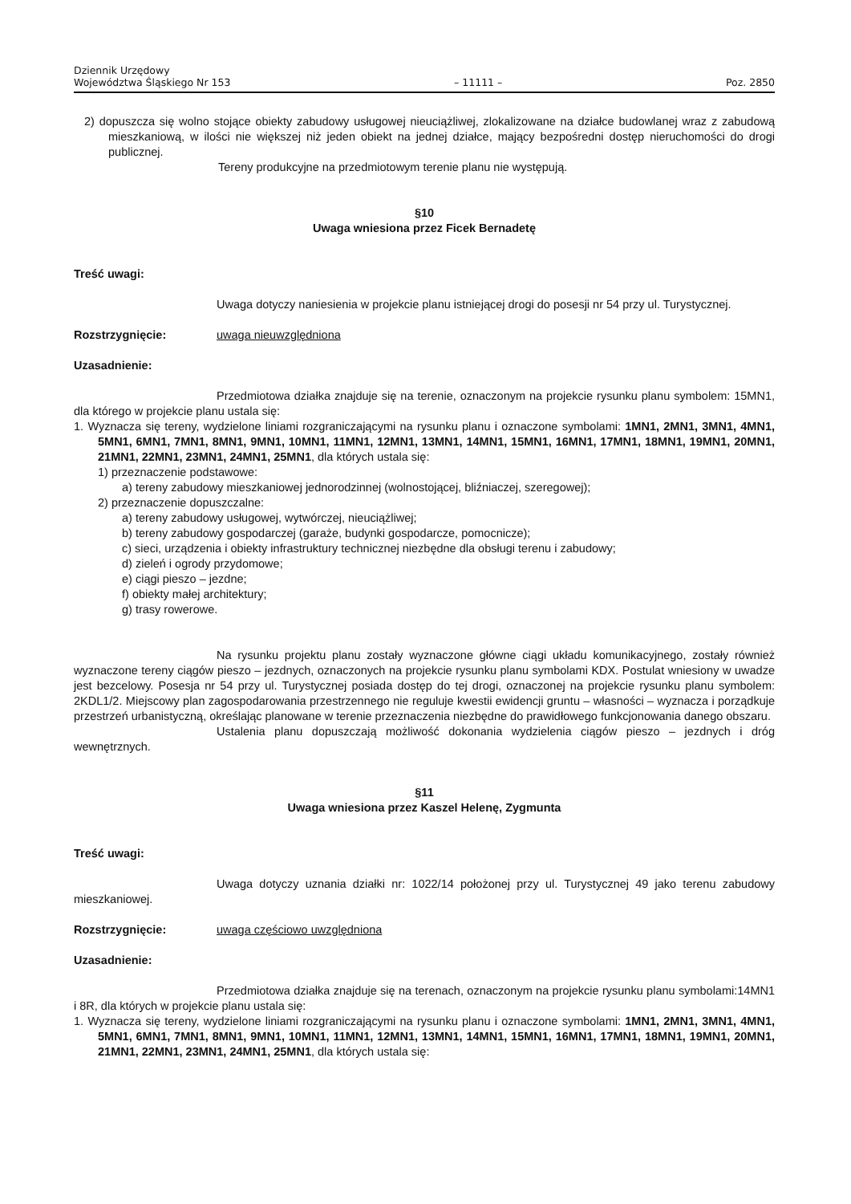Dziennik Urzędowy
Województwa Śląskiego Nr 153
– 11111 –
Poz. 2850
2) dopuszcza się wolno stojące obiekty zabudowy usługowej nieuciążliwej, zlokalizowane na działce budowlanej wraz z zabudową mieszkaniową, w ilości nie większej niż jeden obiekt na jednej działce, mający bezpośredni dostęp nieruchomości do drogi publicznej.
Tereny produkcyjne na przedmiotowym terenie planu nie występują.
§10
Uwaga wniesiona przez Ficek Bernadetę
Treść uwagi:
Uwaga dotyczy naniesienia w projekcie planu istniejącej drogi do posesji nr 54 przy ul. Turystycznej.
Rozstrzygnięcie: uwaga nieuwzględniona
Uzasadnienie:
Przedmiotowa działka znajduje się na terenie, oznaczonym na projekcie rysunku planu symbolem: 15MN1, dla którego w projekcie planu ustala się:
1. Wyznacza się tereny, wydzielone liniami rozgraniczającymi na rysunku planu i oznaczone symbolami: 1MN1, 2MN1, 3MN1, 4MN1, 5MN1, 6MN1, 7MN1, 8MN1, 9MN1, 10MN1, 11MN1, 12MN1, 13MN1, 14MN1, 15MN1, 16MN1, 17MN1, 18MN1, 19MN1, 20MN1, 21MN1, 22MN1, 23MN1, 24MN1, 25MN1, dla których ustala się:
1) przeznaczenie podstawowe:
a) tereny zabudowy mieszkaniowej jednorodzinnej (wolnostojącej, bliźniaczej, szeregowej);
2) przeznaczenie dopuszczalne:
a) tereny zabudowy usługowej, wytwórczej, nieuciążliwej;
b) tereny zabudowy gospodarczej (garaże, budynki gospodarcze, pomocnicze);
c) sieci, urządzenia i obiekty infrastruktury technicznej niezbędne dla obsługi terenu i zabudowy;
d) zieleń i ogrody przydomowe;
e) ciągi pieszo – jezdne;
f) obiekty małej architektury;
g) trasy rowerowe.
Na rysunku projektu planu zostały wyznaczone główne ciągi układu komunikacyjnego, zostały również wyznaczone tereny ciągów pieszo – jezdnych, oznaczonych na projekcie rysunku planu symbolami KDX. Postulat wniesiony w uwadze jest bezcelowy. Posesja nr 54 przy ul. Turystycznej posiada dostęp do tej drogi, oznaczonej na projekcie rysunku planu symbolem: 2KDL1/2. Miejscowy plan zagospodarowania przestrzennego nie reguluje kwestii ewidencji gruntu – własności – wyznacza i porządkuje przestrzeń urbanistyczną, określając planowane w terenie przeznaczenia niezbędne do prawidłowego funkcjonowania danego obszaru.
Ustalenia planu dopuszczają możliwość dokonania wydzielenia ciągów pieszo – jezdnych i dróg wewnętrznych.
§11
Uwaga wniesiona przez Kaszel Helenę, Zygmunta
Treść uwagi:
Uwaga dotyczy uznania działki nr: 1022/14 położonej przy ul. Turystycznej 49 jako terenu zabudowy mieszkaniowej.
Rozstrzygnięcie: uwaga częściowo uwzględniona
Uzasadnienie:
Przedmiotowa działka znajduje się na terenach, oznaczonym na projekcie rysunku planu symbolami:14MN1 i 8R, dla których w projekcie planu ustala się:
1. Wyznacza się tereny, wydzielone liniami rozgraniczającymi na rysunku planu i oznaczone symbolami: 1MN1, 2MN1, 3MN1, 4MN1, 5MN1, 6MN1, 7MN1, 8MN1, 9MN1, 10MN1, 11MN1, 12MN1, 13MN1, 14MN1, 15MN1, 16MN1, 17MN1, 18MN1, 19MN1, 20MN1, 21MN1, 22MN1, 23MN1, 24MN1, 25MN1, dla których ustala się: